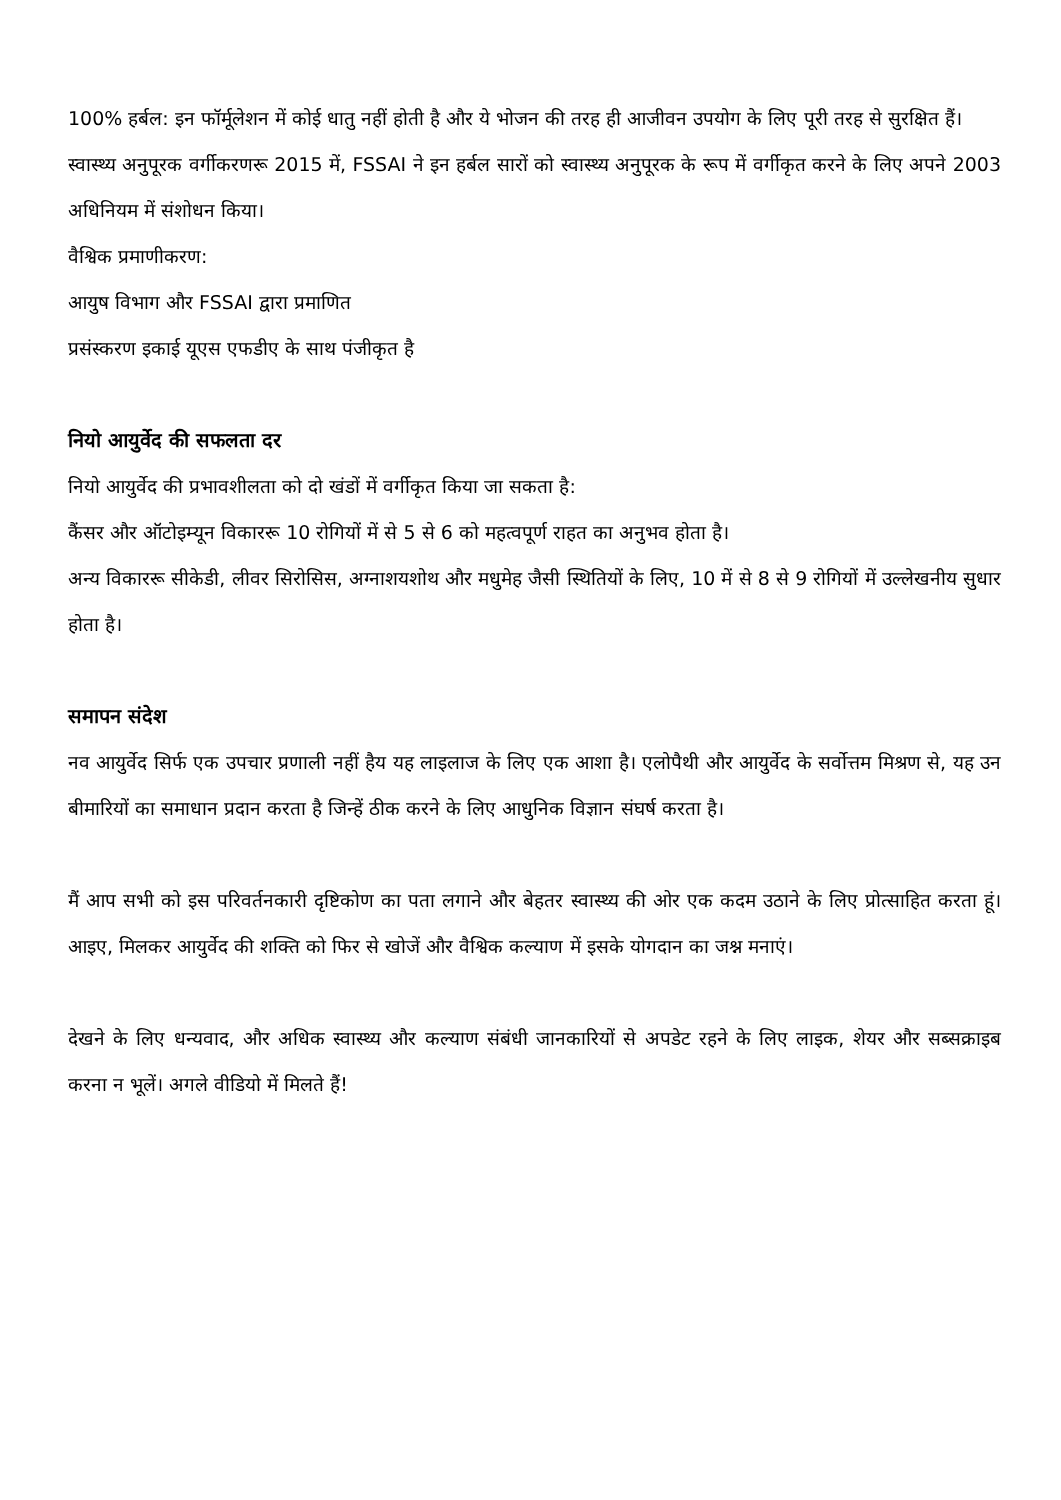100% हर्बल: इन फॉर्मूलेशन में कोई धातु नहीं होती है और ये भोजन की तरह ही आजीवन उपयोग के लिए पूरी तरह से सुरक्षित हैं।
स्वास्थ्य अनुपूरक वर्गीकरणरू 2015 में, FSSAI ने इन हर्बल सारों को स्वास्थ्य अनुपूरक के रूप में वर्गीकृत करने के लिए अपने 2003 अधिनियम में संशोधन किया।
वैश्विक प्रमाणीकरण:
आयुष विभाग और FSSAI द्वारा प्रमाणित
प्रसंस्करण इकाई यूएस एफडीए के साथ पंजीकृत है
नियो आयुर्वेद की सफलता दर
नियो आयुर्वेद की प्रभावशीलता को दो खंडों में वर्गीकृत किया जा सकता है:
कैंसर और ऑटोइम्यून विकाररू 10 रोगियों में से 5 से 6 को महत्वपूर्ण राहत का अनुभव होता है।
अन्य विकाररू सीकेडी, लीवर सिरोसिस, अग्नाशयशोथ और मधुमेह जैसी स्थितियों के लिए, 10 में से 8 से 9 रोगियों में उल्लेखनीय सुधार होता है।
समापन संदेश
नव आयुर्वेद सिर्फ एक उपचार प्रणाली नहीं हैय यह लाइलाज के लिए एक आशा है। एलोपैथी और आयुर्वेद के सर्वोत्तम मिश्रण से, यह उन बीमारियों का समाधान प्रदान करता है जिन्हें ठीक करने के लिए आधुनिक विज्ञान संघर्ष करता है।
मैं आप सभी को इस परिवर्तनकारी दृष्टिकोण का पता लगाने और बेहतर स्वास्थ्य की ओर एक कदम उठाने के लिए प्रोत्साहित करता हूं। आइए, मिलकर आयुर्वेद की शक्ति को फिर से खोजें और वैश्विक कल्याण में इसके योगदान का जश्न मनाएं।
देखने के लिए धन्यवाद, और अधिक स्वास्थ्य और कल्याण संबंधी जानकारियों से अपडेट रहने के लिए लाइक, शेयर और सब्सक्राइब करना न भूलें। अगले वीडियो में मिलते हैं!